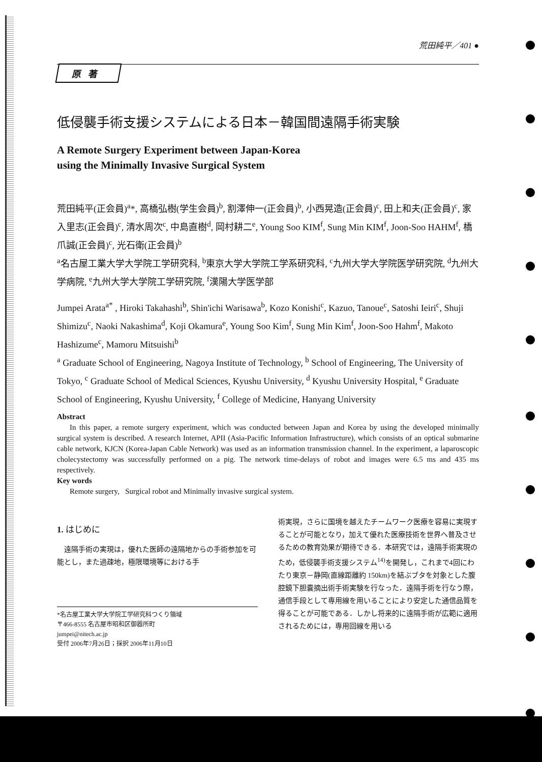荒田純平／401 ●
原著
低侵襲手術支援システムによる日本－韓国間遠隔手術実験
A Remote Surgery Experiment between Japan-Korea
using the Minimally Invasive Surgical System
荒田純平(正会員)<sup>a</sup>*, 高橋弘樹(学生会員)<sup>b</sup>, 割澤伸一(正会員)<sup>b</sup>, 小西晃造(正会員)<sup>c</sup>, 田上和夫(正会員)<sup>c</sup>, 家入里志(正会員)<sup>c</sup>, 清水周次<sup>c</sup>, 中島直樹<sup>d</sup>, 岡村耕二<sup>e</sup>, Young Soo KIM<sup>f</sup>, Sung Min KIM<sup>f</sup>, Joon-Soo HAHM<sup>f</sup>, 橋爪誠(正会員)<sup>c</sup>, 光石衛(正会員)<sup>b</sup>
<sup>a</sup> 名古屋工業大学大学院工学研究科, <sup>b</sup>東京大学大学院工学系研究科, <sup>c</sup>九州大学大学院医学研究院, <sup>d</sup>九州大学病院, <sup>e</sup>九州大学大学院工学研究院, <sup>f</sup>漢陽大学医学部
Jumpei Arata<sup>a*</sup> , Hiroki Takahashi<sup>b</sup>, Shin'ichi Warisawa<sup>b</sup>, Kozo Konishi<sup>c</sup>, Kazuo, Tanoue<sup>c</sup>, Satoshi Ieiri<sup>c</sup>, Shuji Shimizu<sup>c</sup>, Naoki Nakashima<sup>d</sup>, Koji Okamura<sup>e</sup>, Young Soo Kim<sup>f</sup>, Sung Min Kim<sup>f</sup>, Joon-Soo Hahm<sup>f</sup>, Makoto Hashizume<sup>c</sup>, Mamoru Mitsuishi<sup>b</sup>
<sup>a</sup> Graduate School of Engineering, Nagoya Institute of Technology, <sup>b</sup> School of Engineering, The University of Tokyo, <sup>c</sup> Graduate School of Medical Sciences, Kyushu University, <sup>d</sup> Kyushu University Hospital, <sup>e</sup> Graduate School of Engineering, Kyushu University, <sup>f</sup> College of Medicine, Hanyang University
Abstract
In this paper, a remote surgery experiment, which was conducted between Japan and Korea by using the developed minimally surgical system is described. A research Internet, APII (Asia-Pacific Information Infrastructure), which consists of an optical submarine cable network, KJCN (Korea-Japan Cable Network) was used as an information transmission channel. In the experiment, a laparoscopic cholecystectomy was successfully performed on a pig. The network time-delays of robot and images were 6.5 ms and 435 ms respectively.
Key words
Remote surgery, Surgical robot and Minimally invasive surgical system.
1. はじめに
遠隔手術の実現は，優れた医師の遠隔地からの手術参加を可能とし，また過疎地，極限環境等における手
*名古屋工業大学大学院工学研究科つくり領域
〒466-8555 名古屋市昭和区御器所町
jumpei@nitech.ac.jp
受付 2006年7月26日；採択 2006年11月10日
術実現，さらに国境を越えたチームワーク医療を容易に実現することが可能となり，加えて優れた医療技術を世界へ普及させるための教育効果が期待できる．本研究では，遠隔手術実現のため，低侵襲手術支援システム<sup>14)</sup>を開発し，これまで4回にわたり東京－静岡(直線距離約 150km)を結ぶブタを対象とした腹腔鏡下胆嚢摘出術手術実験を行なった．遠隔手術を行なう際，通信手段として専用線を用いることにより安定した通信品質を得ることが可能である．しかし将来的に遠隔手術が広範に適用されるためには，専用回線を用いる